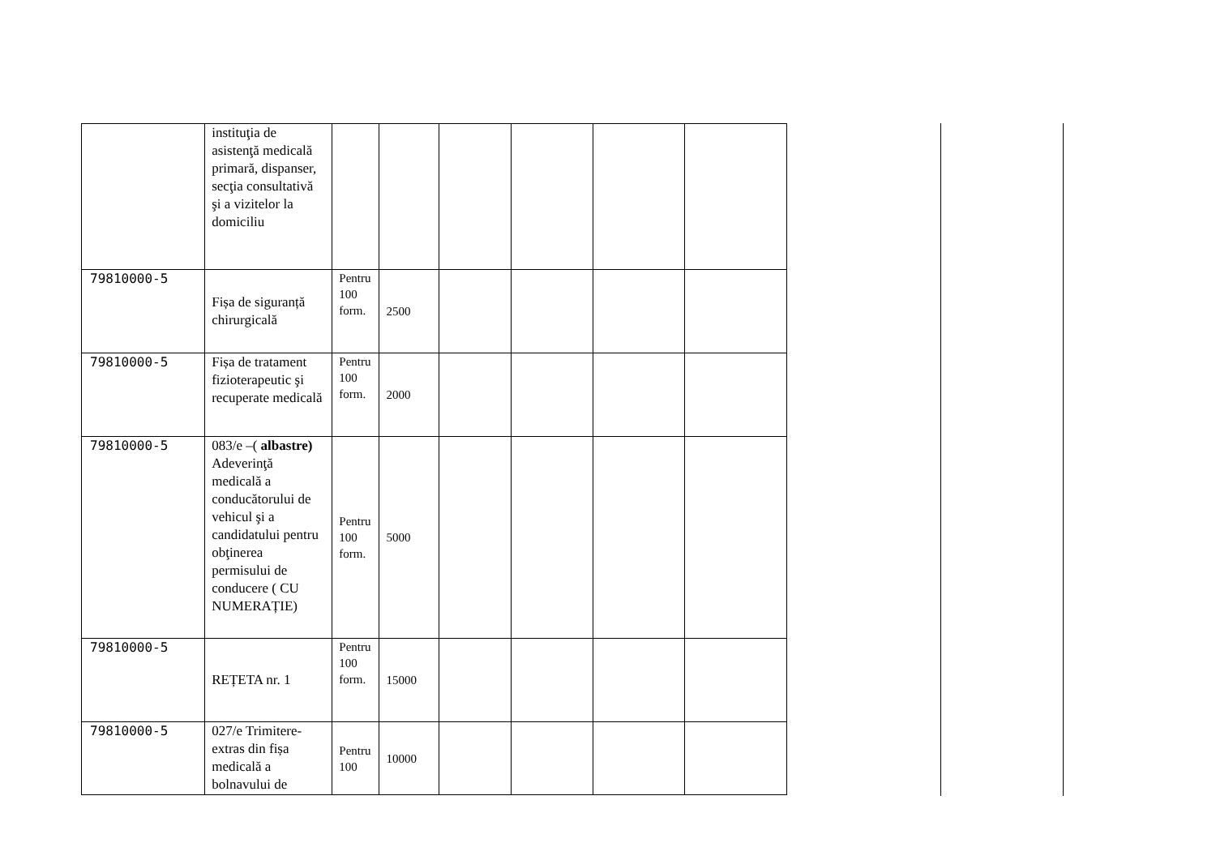| | instituţia de asistenţă medicală primară, dispanser, secţia consultativă şi a vizitelor la domiciliu | | | | | | |
| 79810000-5 | Fișa de siguranță chirurgicală | Pentru 100 form. | 2500 | | | | |
| 79810000-5 | Fișa de tratament fizioterapeutic şi recuperate medicală | Pentru 100 form. | 2000 | | | | |
| 79810000-5 | 083/e –( albastre) Adeverinţă medicală a conducătorului de vehicul şi a candidatului pentru obţinerea permisului de conducere ( CU NUMERAȚIE) | Pentru 100 form. | 5000 | | | | |
| 79810000-5 | REȚETA nr. 1 | Pentru 100 form. | 15000 | | | | |
| 79810000-5 | 027/e Trimitere-extras din fișa medicală a bolnavului de | Pentru 100 | 10000 | | | | |